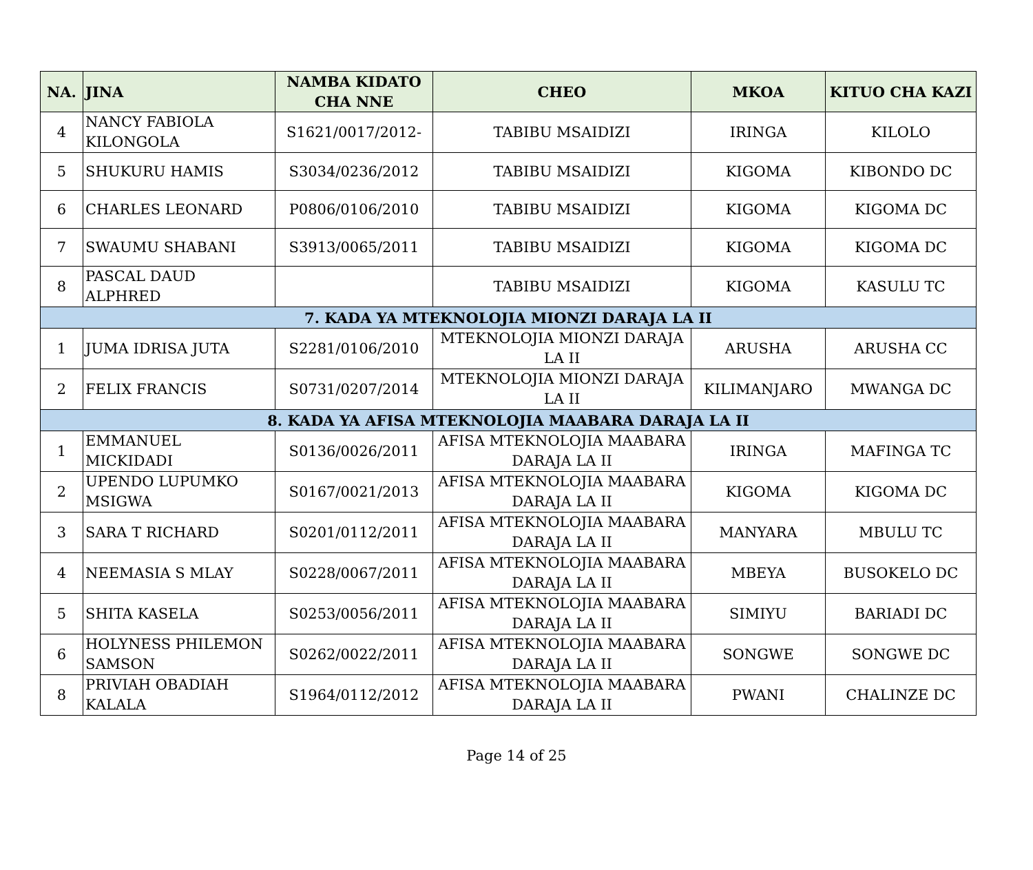| NA. | JINA | NAMBA KIDATO CHA NNE | CHEO | MKOA | KITUO CHA KAZI |
| --- | --- | --- | --- | --- | --- |
| 4 | NANCY FABIOLA KILONGOLA | S1621/0017/2012- | TABIBU MSAIDIZI | IRINGA | KILOLO |
| 5 | SHUKURU HAMIS | S3034/0236/2012 | TABIBU MSAIDIZI | KIGOMA | KIBONDO DC |
| 6 | CHARLES LEONARD | P0806/0106/2010 | TABIBU MSAIDIZI | KIGOMA | KIGOMA DC |
| 7 | SWAUMU SHABANI | S3913/0065/2011 | TABIBU MSAIDIZI | KIGOMA | KIGOMA DC |
| 8 | PASCAL DAUD ALPHRED | | TABIBU MSAIDIZI | KIGOMA | KASULU TC |
| 7. KADA YA MTEKNOLOJIA MIONZI DARAJA LA II | | | | | |
| 1 | JUMA IDRISA JUTA | S2281/0106/2010 | MTEKNOLOJIA MIONZI DARAJA LA II | ARUSHA | ARUSHA CC |
| 2 | FELIX FRANCIS | S0731/0207/2014 | MTEKNOLOJIA MIONZI DARAJA LA II | KILIMANJARO | MWANGA DC |
| 8. KADA YA AFISA MTEKNOLOJIA MAABARA DARAJA LA II | | | | | |
| 1 | EMMANUEL MICKIDADI | S0136/0026/2011 | AFISA MTEKNOLOJIA MAABARA DARAJA LA II | IRINGA | MAFINGA TC |
| 2 | UPENDO LUPUMKO MSIGWA | S0167/0021/2013 | AFISA MTEKNOLOJIA MAABARA DARAJA LA II | KIGOMA | KIGOMA DC |
| 3 | SARA T RICHARD | S0201/0112/2011 | AFISA MTEKNOLOJIA MAABARA DARAJA LA II | MANYARA | MBULU TC |
| 4 | NEEMASIA S MLAY | S0228/0067/2011 | AFISA MTEKNOLOJIA MAABARA DARAJA LA II | MBEYA | BUSOKELO DC |
| 5 | SHITA KASELA | S0253/0056/2011 | AFISA MTEKNOLOJIA MAABARA DARAJA LA II | SIMIYU | BARIADI DC |
| 6 | HOLYNESS PHILEMON SAMSON | S0262/0022/2011 | AFISA MTEKNOLOJIA MAABARA DARAJA LA II | SONGWE | SONGWE DC |
| 8 | PRIVIAH OBADIAH KALALA | S1964/0112/2012 | AFISA MTEKNOLOJIA MAABARA DARAJA LA II | PWANI | CHALINZE DC |
Page 14 of 25